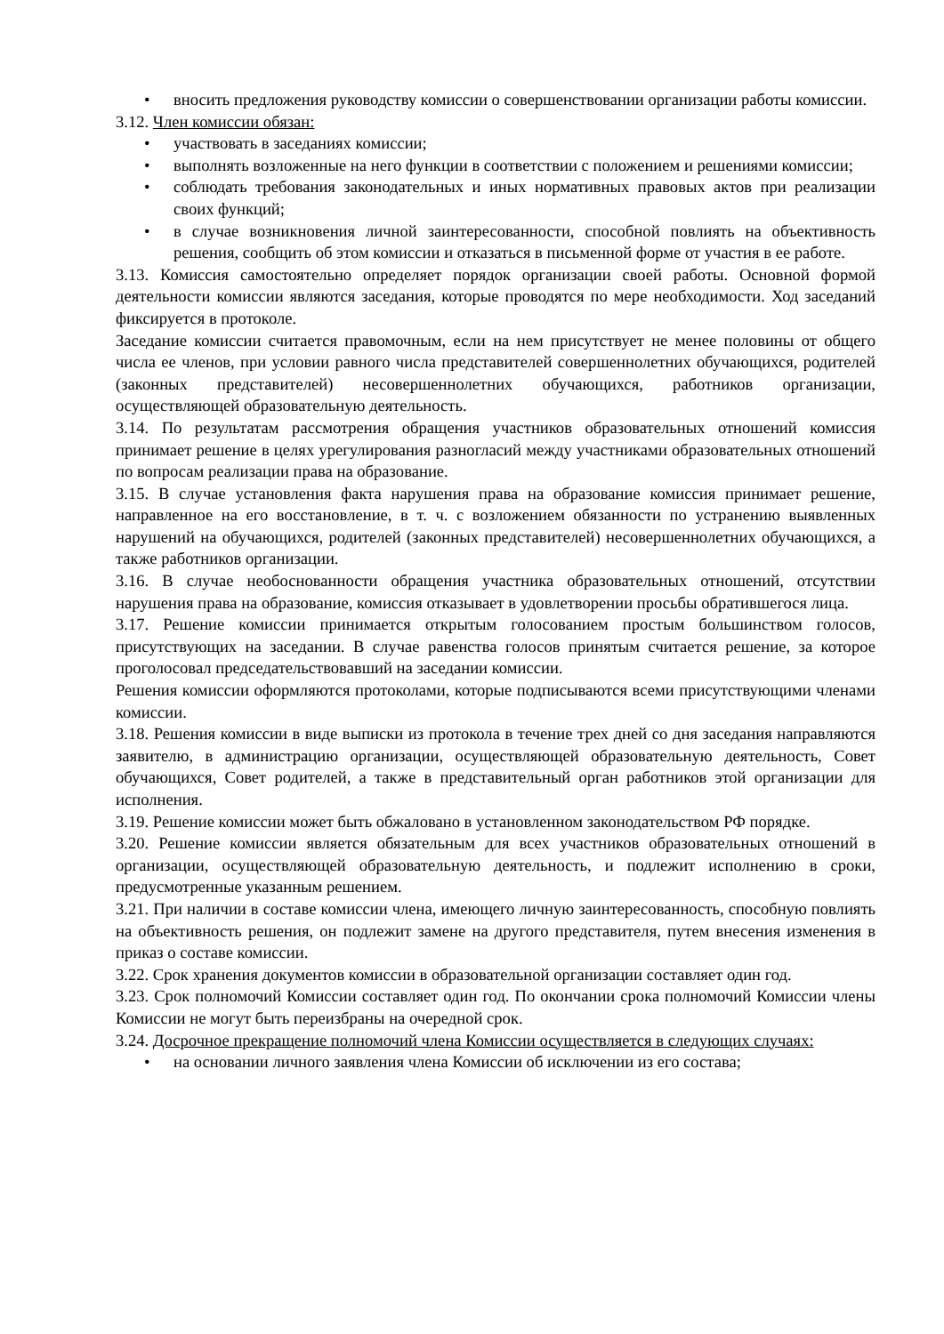• вносить предложения руководству комиссии о совершенствовании организации работы комиссии.
3.12. Член комиссии обязан:
• участвовать в заседаниях комиссии;
• выполнять возложенные на него функции в соответствии с положением и решениями комиссии;
• соблюдать требования законодательных и иных нормативных правовых актов при реализации своих функций;
• в случае возникновения личной заинтересованности, способной повлиять на объективность решения, сообщить об этом комиссии и отказаться в письменной форме от участия в ее работе.
3.13. Комиссия самостоятельно определяет порядок организации своей работы. Основной формой деятельности комиссии являются заседания, которые проводятся по мере необходимости. Ход заседаний фиксируется в протоколе.
Заседание комиссии считается правомочным, если на нем присутствует не менее половины от общего числа ее членов, при условии равного числа представителей совершеннолетних обучающихся, родителей (законных представителей) несовершеннолетних обучающихся, работников организации, осуществляющей образовательную деятельность.
3.14. По результатам рассмотрения обращения участников образовательных отношений комиссия принимает решение в целях урегулирования разногласий между участниками образовательных отношений по вопросам реализации права на образование.
3.15. В случае установления факта нарушения права на образование комиссия принимает решение, направленное на его восстановление, в т. ч. с возложением обязанности по устранению выявленных нарушений на обучающихся, родителей (законных представителей) несовершеннолетних обучающихся, а также работников организации.
3.16. В случае необоснованности обращения участника образовательных отношений, отсутствии нарушения права на образование, комиссия отказывает в удовлетворении просьбы обратившегося лица.
3.17. Решение комиссии принимается открытым голосованием простым большинством голосов, присутствующих на заседании. В случае равенства голосов принятым считается решение, за которое проголосовал председательствовавший на заседании комиссии.
Решения комиссии оформляются протоколами, которые подписываются всеми присутствующими членами комиссии.
3.18. Решения комиссии в виде выписки из протокола в течение трех дней со дня заседания направляются заявителю, в администрацию организации, осуществляющей образовательную деятельность, Совет обучающихся, Совет родителей, а также в представительный орган работников этой организации для исполнения.
3.19. Решение комиссии может быть обжаловано в установленном законодательством РФ порядке.
3.20. Решение комиссии является обязательным для всех участников образовательных отношений в организации, осуществляющей образовательную деятельность, и подлежит исполнению в сроки, предусмотренные указанным решением.
3.21. При наличии в составе комиссии члена, имеющего личную заинтересованность, способную повлиять на объективность решения, он подлежит замене на другого представителя, путем внесения изменения в приказ о составе комиссии.
3.22. Срок хранения документов комиссии в образовательной организации составляет один год.
3.23. Срок полномочий Комиссии составляет один год. По окончании срока полномочий Комиссии члены Комиссии не могут быть переизбраны на очередной срок.
3.24. Досрочное прекращение полномочий члена Комиссии осуществляется в следующих случаях:
• на основании личного заявления члена Комиссии об исключении из его состава;